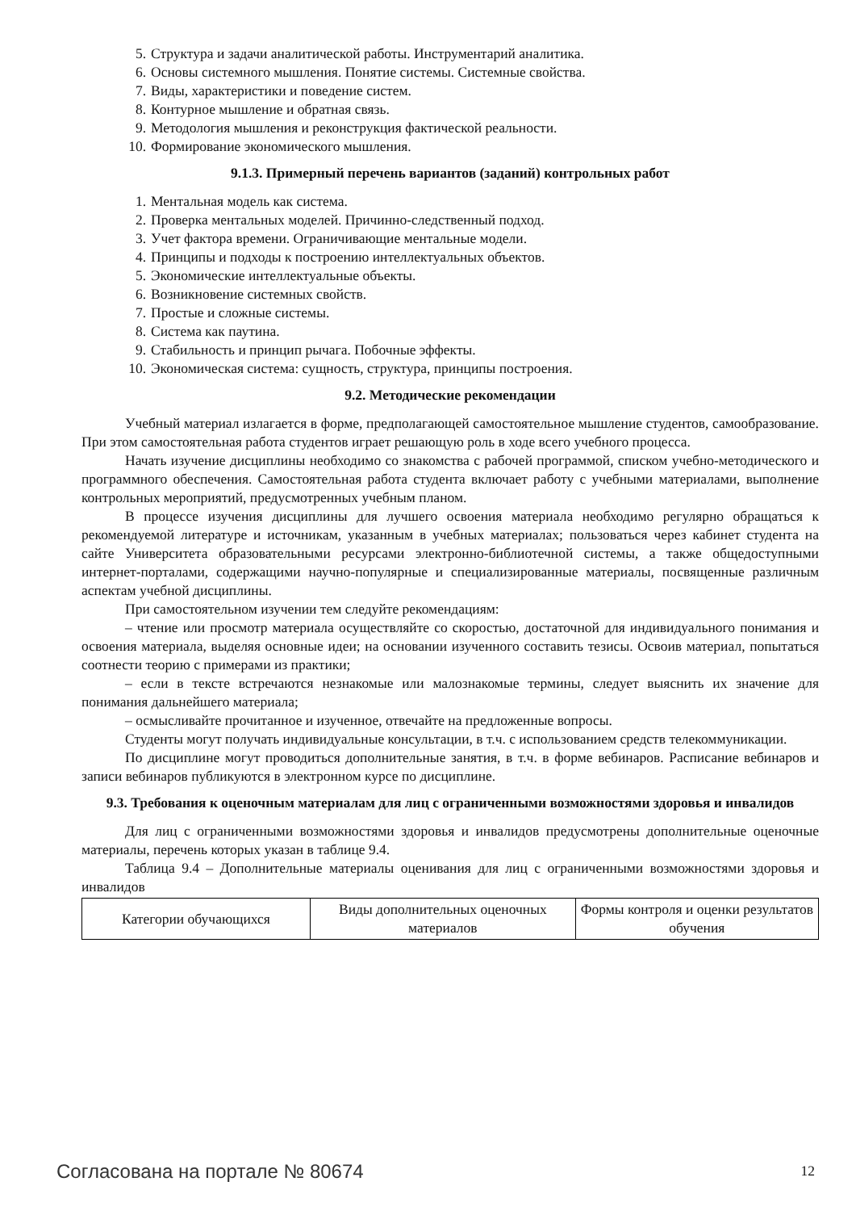5. Структура и задачи аналитической работы. Инструментарий аналитика.
6. Основы системного мышления. Понятие системы. Системные свойства.
7. Виды, характеристики и поведение систем.
8. Контурное мышление и обратная связь.
9. Методология мышления и реконструкция фактической реальности.
10. Формирование экономического мышления.
9.1.3. Примерный перечень вариантов (заданий) контрольных работ
1. Ментальная модель как система.
2. Проверка ментальных моделей. Причинно-следственный подход.
3. Учет фактора времени. Ограничивающие ментальные модели.
4. Принципы и подходы к построению интеллектуальных объектов.
5. Экономические интеллектуальные объекты.
6. Возникновение системных свойств.
7. Простые и сложные системы.
8. Система как паутина.
9. Стабильность и принцип рычага. Побочные эффекты.
10. Экономическая система: сущность, структура, принципы построения.
9.2. Методические рекомендации
Учебный материал излагается в форме, предполагающей самостоятельное мышление студентов, самообразование. При этом самостоятельная работа студентов играет решающую роль в ходе всего учебного процесса.
Начать изучение дисциплины необходимо со знакомства с рабочей программой, списком учебно-методического и программного обеспечения. Самостоятельная работа студента включает работу с учебными материалами, выполнение контрольных мероприятий, предусмотренных учебным планом.
В процессе изучения дисциплины для лучшего освоения материала необходимо регулярно обращаться к рекомендуемой литературе и источникам, указанным в учебных материалах; пользоваться через кабинет студента на сайте Университета образовательными ресурсами электронно-библиотечной системы, а также общедоступными интернет-порталами, содержащими научно-популярные и специализированные материалы, посвященные различным аспектам учебной дисциплины.
При самостоятельном изучении тем следуйте рекомендациям:
– чтение или просмотр материала осуществляйте со скоростью, достаточной для индивидуального понимания и освоения материала, выделяя основные идеи; на основании изученного составить тезисы. Освоив материал, попытаться соотнести теорию с примерами из практики;
– если в тексте встречаются незнакомые или малознакомые термины, следует выяснить их значение для понимания дальнейшего материала;
– осмысливайте прочитанное и изученное, отвечайте на предложенные вопросы.
Студенты могут получать индивидуальные консультации, в т.ч. с использованием средств телекоммуникации.
По дисциплине могут проводиться дополнительные занятия, в т.ч. в форме вебинаров. Расписание вебинаров и записи вебинаров публикуются в электронном курсе по дисциплине.
9.3. Требования к оценочным материалам для лиц с ограниченными возможностями здоровья и инвалидов
Для лиц с ограниченными возможностями здоровья и инвалидов предусмотрены дополнительные оценочные материалы, перечень которых указан в таблице 9.4.
Таблица 9.4 – Дополнительные материалы оценивания для лиц с ограниченными возможностями здоровья и инвалидов
| Категории обучающихся | Виды дополнительных оценочных материалов | Формы контроля и оценки результатов обучения |
Согласована на портале № 80674 12